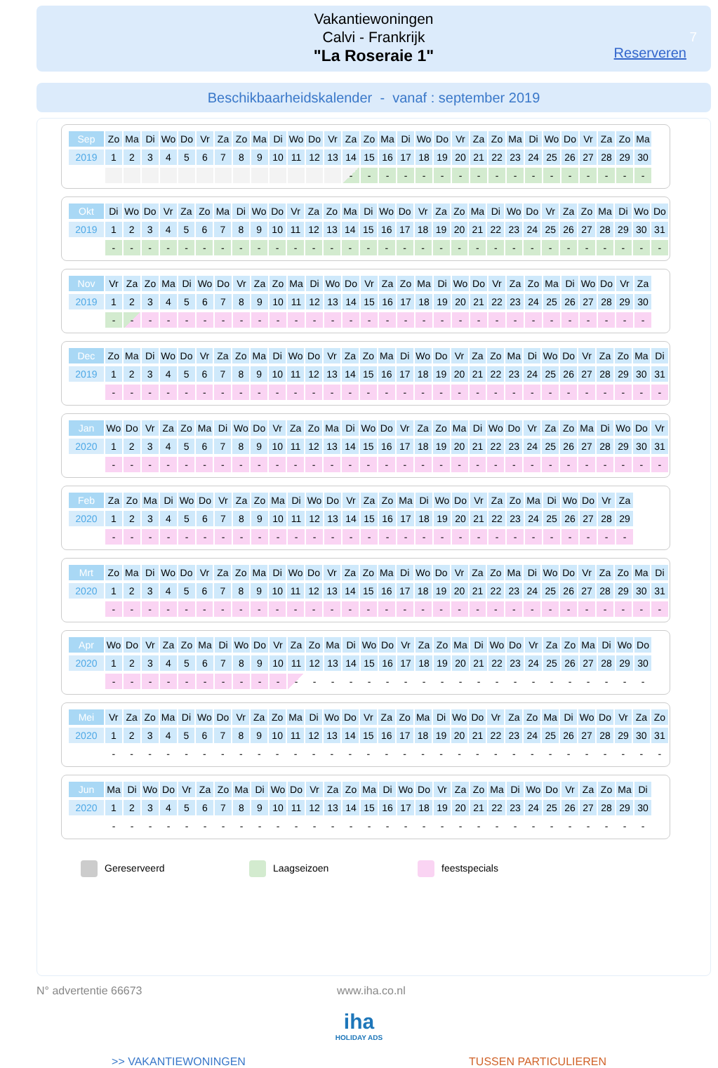Vakantiewoningen
Calvi - Frankrijk
"La Roseraie 1"
7
Reserveren
Beschikbaarheidskalender - vanaf : september 2019
| Sep | Zo | Ma | Di | Wo | Do | Vr | Za | Zo | Ma | Di | Wo | Do | Vr | Za | Zo | Ma | Di | Wo | Do | Vr | Za | Zo | Ma | Di | Wo | Do | Vr | Za | Zo | Ma |
| 2019 | 1 | 2 | 3 | 4 | 5 | 6 | 7 | 8 | 9 | 10 | 11 | 12 | 13 | 14 | 15 | 16 | 17 | 18 | 19 | 20 | 21 | 22 | 23 | 24 | 25 | 26 | 27 | 28 | 29 | 30 |
| | | | | | | | | | | | | | | - | - | - | - | - | - | - | - | - | - | - | - | - | - | - | - | - |
| Okt | Di | Wo | Do | Vr | Za | Zo | Ma | Di | Wo | Do | Vr | Za | Zo | Ma | Di | Wo | Do | Vr | Za | Zo | Ma | Di | Wo | Do | Vr | Za | Zo | Ma | Di | Wo | Do |
| 2019 | 1 | 2 | 3 | 4 | 5 | 6 | 7 | 8 | 9 | 10 | 11 | 12 | 13 | 14 | 15 | 16 | 17 | 18 | 19 | 20 | 21 | 22 | 23 | 24 | 25 | 26 | 27 | 28 | 29 | 30 | 31 |
| | - | - | - | - | - | - | - | - | - | - | - | - | - | - | - | - | - | - | - | - | - | - | - | - | - | - | - | - | - | - | - |
| Nov | Vr | Za | Zo | Ma | Di | Wo | Do | Vr | Za | Zo | Ma | Di | Wo | Do | Vr | Za | Zo | Ma | Di | Wo | Do | Vr | Za | Zo | Ma | Di | Wo | Do | Vr | Za |
| 2019 | 1 | 2 | 3 | 4 | 5 | 6 | 7 | 8 | 9 | 10 | 11 | 12 | 13 | 14 | 15 | 16 | 17 | 18 | 19 | 20 | 21 | 22 | 23 | 24 | 25 | 26 | 27 | 28 | 29 | 30 |
| | - | - | - | - | - | - | - | - | - | - | - | - | - | - | - | - | - | - | - | - | - | - | - | - | - | - | - | - | - | - |
| Dec | Zo | Ma | Di | Wo | Do | Vr | Za | Zo | Ma | Di | Wo | Do | Vr | Za | Zo | Ma | Di | Wo | Do | Vr | Za | Zo | Ma | Di | Wo | Do | Vr | Za | Zo | Ma | Di |
| 2019 | 1 | 2 | 3 | 4 | 5 | 6 | 7 | 8 | 9 | 10 | 11 | 12 | 13 | 14 | 15 | 16 | 17 | 18 | 19 | 20 | 21 | 22 | 23 | 24 | 25 | 26 | 27 | 28 | 29 | 30 | 31 |
| | - | - | - | - | - | - | - | - | - | - | - | - | - | - | - | - | - | - | - | - | - | - | - | - | - | - | - | - | - | - | - |
| Jan | Wo | Do | Vr | Za | Zo | Ma | Di | Wo | Do | Vr | Za | Zo | Ma | Di | Wo | Do | Vr | Za | Zo | Ma | Di | Wo | Do | Vr | Za | Zo | Ma | Di | Wo | Do | Vr |
| 2020 | 1 | 2 | 3 | 4 | 5 | 6 | 7 | 8 | 9 | 10 | 11 | 12 | 13 | 14 | 15 | 16 | 17 | 18 | 19 | 20 | 21 | 22 | 23 | 24 | 25 | 26 | 27 | 28 | 29 | 30 | 31 |
| | - | - | - | - | - | - | - | - | - | - | - | - | - | - | - | - | - | - | - | - | - | - | - | - | - | - | - | - | - | - | - |
| Feb | Za | Zo | Ma | Di | Wo | Do | Vr | Za | Zo | Ma | Di | Wo | Do | Vr | Za | Zo | Ma | Di | Wo | Do | Vr | Za | Zo | Ma | Di | Wo | Do | Vr | Za |
| 2020 | 1 | 2 | 3 | 4 | 5 | 6 | 7 | 8 | 9 | 10 | 11 | 12 | 13 | 14 | 15 | 16 | 17 | 18 | 19 | 20 | 21 | 22 | 23 | 24 | 25 | 26 | 27 | 28 | 29 |
| | - | - | - | - | - | - | - | - | - | - | - | - | - | - | - | - | - | - | - | - | - | - | - | - | - | - | - | - | - |
| Mrt | Zo | Ma | Di | Wo | Do | Vr | Za | Zo | Ma | Di | Wo | Do | Vr | Za | Zo | Ma | Di | Wo | Do | Vr | Za | Zo | Ma | Di | Wo | Do | Vr | Za | Zo | Ma | Di |
| 2020 | 1 | 2 | 3 | 4 | 5 | 6 | 7 | 8 | 9 | 10 | 11 | 12 | 13 | 14 | 15 | 16 | 17 | 18 | 19 | 20 | 21 | 22 | 23 | 24 | 25 | 26 | 27 | 28 | 29 | 30 | 31 |
| | - | - | - | - | - | - | - | - | - | - | - | - | - | - | - | - | - | - | - | - | - | - | - | - | - | - | - | - | - | - | - |
| Apr | Wo | Do | Vr | Za | Zo | Ma | Di | Wo | Do | Vr | Za | Zo | Ma | Di | Wo | Do | Vr | Za | Zo | Ma | Di | Wo | Do | Vr | Za | Zo | Ma | Di | Wo | Do |
| 2020 | 1 | 2 | 3 | 4 | 5 | 6 | 7 | 8 | 9 | 10 | 11 | 12 | 13 | 14 | 15 | 16 | 17 | 18 | 19 | 20 | 21 | 22 | 23 | 24 | 25 | 26 | 27 | 28 | 29 | 30 |
| | - | - | - | - | - | - | - | - | - | - | - | - | - | - | - | - | - | - | - | - | - | - | - | - | - | - | - | - | - | - |
| Mei | Vr | Za | Zo | Ma | Di | Wo | Do | Vr | Za | Zo | Ma | Di | Wo | Do | Vr | Za | Zo | Ma | Di | Wo | Do | Vr | Za | Zo | Ma | Di | Wo | Do | Vr | Za | Zo |
| 2020 | 1 | 2 | 3 | 4 | 5 | 6 | 7 | 8 | 9 | 10 | 11 | 12 | 13 | 14 | 15 | 16 | 17 | 18 | 19 | 20 | 21 | 22 | 23 | 24 | 25 | 26 | 27 | 28 | 29 | 30 | 31 |
| | - | - | - | - | - | - | - | - | - | - | - | - | - | - | - | - | - | - | - | - | - | - | - | - | - | - | - | - | - | - | - |
| Jun | Ma | Di | Wo | Do | Vr | Za | Zo | Ma | Di | Wo | Do | Vr | Za | Zo | Ma | Di | Wo | Do | Vr | Za | Zo | Ma | Di | Wo | Do | Vr | Za | Zo | Ma | Di |
| 2020 | 1 | 2 | 3 | 4 | 5 | 6 | 7 | 8 | 9 | 10 | 11 | 12 | 13 | 14 | 15 | 16 | 17 | 18 | 19 | 20 | 21 | 22 | 23 | 24 | 25 | 26 | 27 | 28 | 29 | 30 |
| | - | - | - | - | - | - | - | - | - | - | - | - | - | - | - | - | - | - | - | - | - | - | - | - | - | - | - | - | - | - |
Gereserveerd Laagseizoen feestspecials
N° advertentie 66673 www.iha.co.nl
iha
HOLIDAY ADS
>> VAKANTIEWONINGEN TUSSEN PARTICULIEREN